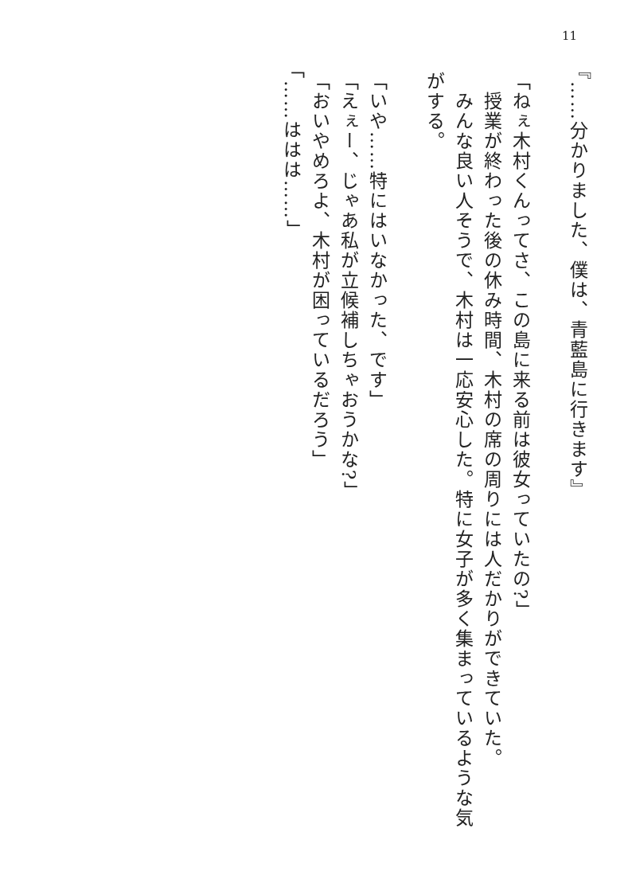11
『……分かりました、僕は、青藍島に行きます』
「ねぇ木村くんってさ、この島に来る前は彼女っていたの?」
　授業が終わった後の休み時間、木村の席の周りには人だかりができていた。
　みんな良い人そうで、木村は一応安心した。特に女子が多く集まっているような気がする。
「いや……特にはいなかった、です」
「えぇー、じゃあ私が立候補しちゃおうかな?」
「おいやめろよ、木村が困っているだろう」
「……ははは……」